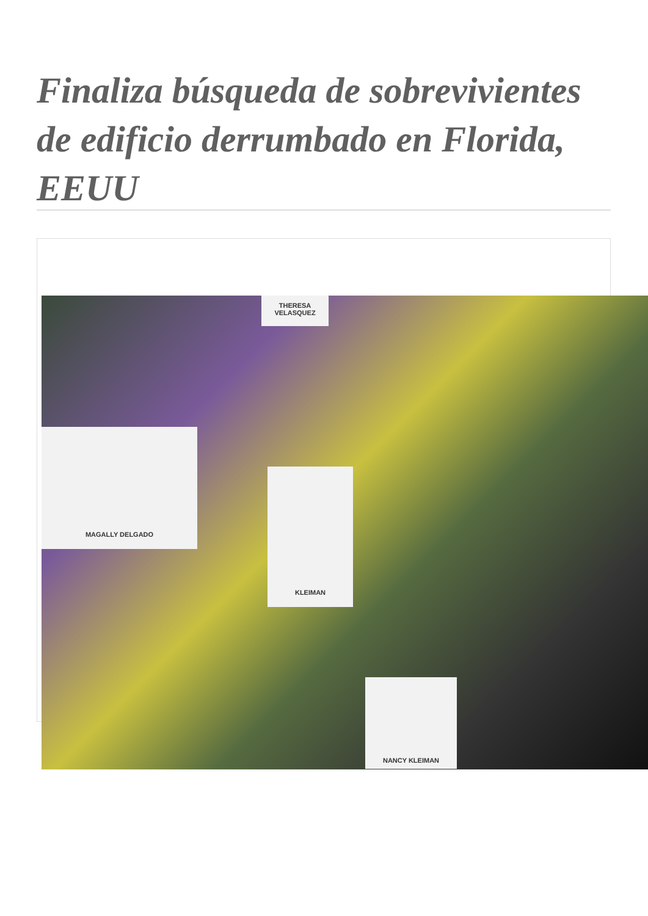Finaliza búsqueda de sobrevivientes de edificio derrumbado en Florida, EEUU
MAGALLY DELGADO
KLEIMAN
NANCY KLEIMAN
THERESA VELASQUEZ